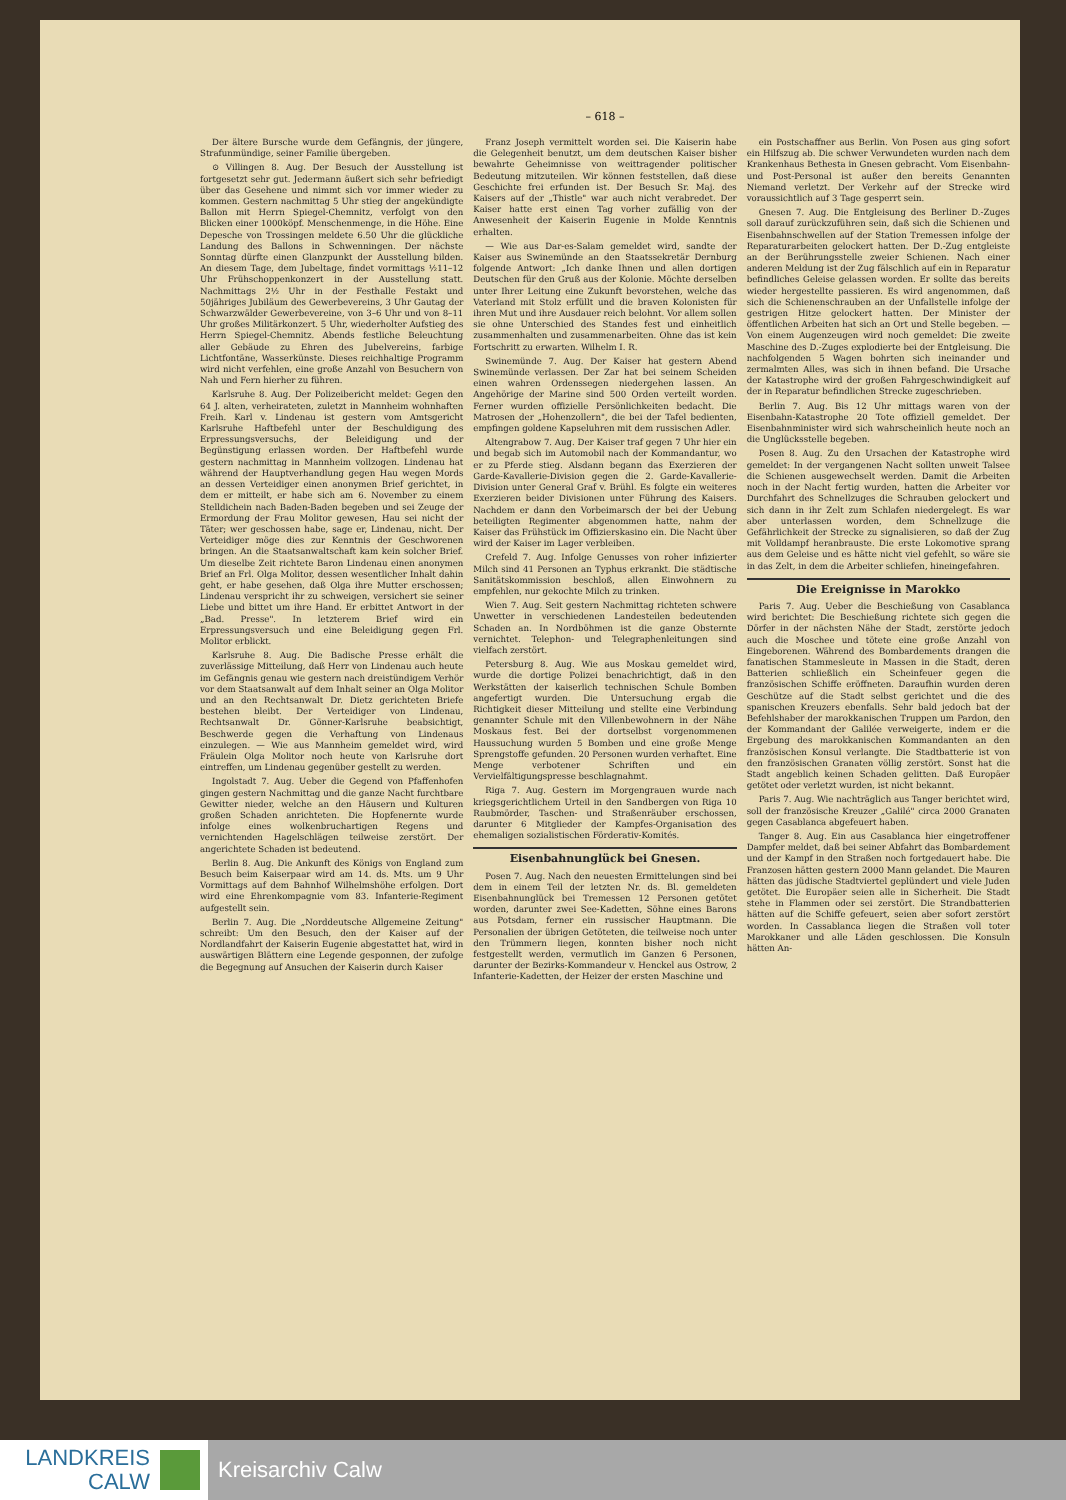– 618 –
Der ältere Bursche wurde dem Gefängnis, der jüngere, Strafunmündige, seiner Familie übergeben.
⊙ Villingen 8. Aug. Der Besuch der Ausstellung ist fortgesetzt sehr gut. Jedermann äußert sich sehr befriedigt über das Gesehene und nimmt sich vor immer wieder zu kommen. Gestern nachmittag 5 Uhr stieg der angekündigte Ballon mit Herrn Spiegel-Chemnitz, verfolgt von den Blicken einer 1000köpf. Menschenmenge, in die Höhe. Eine Depesche von Trossingen meldete 6.50 Uhr die glückliche Landung des Ballons in Schwenningen. Der nächste Sonntag dürfte einen Glanzpunkt der Ausstellung bilden. An diesem Tage, dem Jubeltage, findet vormittags ½11–12 Uhr Frühschoppenkonzert in der Ausstellung statt. Nachmittags 2½ Uhr in der Festhalle Festakt und 50jähriges Jubiläum des Gewerbevereins, 3 Uhr Gautag der Schwarzwälder Gewerbevereine, von 3–6 Uhr und von 8–11 Uhr großes Militärkonzert. 5 Uhr, wiederholter Aufstieg des Herrn Spiegel-Chemnitz. Abends festliche Beleuchtung aller Gebäude zu Ehren des Jubelvereins, farbige Lichtfontäne, Wasserkünste. Dieses reichhaltige Programm wird nicht verfehlen, eine große Anzahl von Besuchern von Nah und Fern hierher zu führen.
Karlsruhe 8. Aug. Der Polizeibericht meldet: Gegen den 64 J. alten, verheirateten, zuletzt in Mannheim wohnhaften Freih. Karl v. Lindenau ist gestern vom Amtsgericht Karlsruhe Haftbefehl unter der Beschuldigung des Erpressungsversuchs, der Beleidigung und der Begünstigung erlassen worden. Der Haftbefehl wurde gestern nachmittag in Mannheim vollzogen. Lindenau hat während der Hauptverhandlung gegen Hau wegen Mords an dessen Verteidiger einen anonymen Brief gerichtet, in dem er mitteilt, er habe sich am 6. November zu einem Stelldichein nach Baden-Baden begeben und sei Zeuge der Ermordung der Frau Molitor gewesen, Hau sei nicht der Täter; wer geschossen habe, sage er, Lindenau, nicht. Der Verteidiger möge dies zur Kenntnis der Geschworenen bringen. An die Staatsanwaltschaft kam kein solcher Brief. Um dieselbe Zeit richtete Baron Lindenau einen anonymen Brief an Frl. Olga Molitor, dessen wesentlicher Inhalt dahin geht, er habe gesehen, daß Olga ihre Mutter erschossen; Lindenau verspricht ihr zu schweigen, versichert sie seiner Liebe und bittet um ihre Hand. Er erbittet Antwort in der „Bad. Presse". In letzterem Brief wird ein Erpressungsversuch und eine Beleidigung gegen Frl. Molitor erblickt.
Karlsruhe 8. Aug. Die Badische Presse erhält die zuverlässige Mitteilung, daß Herr von Lindenau auch heute im Gefängnis genau wie gestern nach dreistündigem Verhör vor dem Staatsanwalt auf dem Inhalt seiner an Olga Molitor und an den Rechtsanwalt Dr. Dietz gerichteten Briefe bestehen bleibt. Der Verteidiger von Lindenau, Rechtsanwalt Dr. Gönner-Karlsruhe beabsichtigt, Beschwerde gegen die Verhaftung von Lindenaus einzulegen. — Wie aus Mannheim gemeldet wird, wird Fräulein Olga Molitor noch heute von Karlsruhe dort eintreffen, um Lindenau gegenüber gestellt zu werden.
Ingolstadt 7. Aug. Ueber die Gegend von Pfaffenhofen gingen gestern Nachmittag und die ganze Nacht furchtbare Gewitter nieder, welche an den Häusern und Kulturen großen Schaden anrichteten. Die Hopfenernte wurde infolge eines wolkenbruchartigen Regens und vernichtenden Hagelschlägen teilweise zerstört. Der angerichtete Schaden ist bedeutend.
Berlin 8. Aug. Die Ankunft des Königs von England zum Besuch beim Kaiserpaar wird am 14. ds. Mts. um 9 Uhr Vormittags auf dem Bahnhof Wilhelmshöhe erfolgen. Dort wird eine Ehrenkompagnie vom 83. Infanterie-Regiment aufgestellt sein.
Berlin 7. Aug. Die „Norddeutsche Allgemeine Zeitung" schreibt: Um den Besuch, den der Kaiser auf der Nordlandfahrt der Kaiserin Eugenie abgestattet hat, wird in auswärtigen Blättern eine Legende gesponnen, der zufolge die Begegnung auf Ansuchen der Kaiserin durch Kaiser
Franz Joseph vermittelt worden sei. Die Kaiserin habe die Gelegenheit benutzt, um dem deutschen Kaiser bisher bewahrte Geheimnisse von weittragender politischer Bedeutung mitzuteilen. Wir können feststellen, daß diese Geschichte frei erfunden ist. Der Besuch Sr. Maj. des Kaisers auf der „Thistle" war auch nicht verabredet. Der Kaiser hatte erst einen Tag vorher zufällig von der Anwesenheit der Kaiserin Eugenie in Molde Kenntnis erhalten.
— Wie aus Dar-es-Salam gemeldet wird, sandte der Kaiser aus Swinemünde an den Staatssekretär Dernburg folgende Antwort: „Ich danke Ihnen und allen dortigen Deutschen für den Gruß aus der Kolonie. Möchte derselben unter Ihrer Leitung eine Zukunft bevorstehen, welche das Vaterland mit Stolz erfüllt und die braven Kolonisten für ihren Mut und ihre Ausdauer reich belohnt. Vor allem sollen sie ohne Unterschied des Standes fest und einheitlich zusammenhalten und zusammenarbeiten. Ohne das ist kein Fortschritt zu erwarten. Wilhelm I. R.
Swinemünde 7. Aug. Der Kaiser hat gestern Abend Swinemünde verlassen. Der Zar hat bei seinem Scheiden einen wahren Ordenssegen niedergehen lassen. An Angehörige der Marine sind 500 Orden verteilt worden. Ferner wurden offizielle Persönlichkeiten bedacht. Die Matrosen der „Hohenzollern", die bei der Tafel bedienten, empfingen goldene Kapseluhren mit dem russischen Adler.
Altengrabow 7. Aug. Der Kaiser traf gegen 7 Uhr hier ein und begab sich im Automobil nach der Kommandantur, wo er zu Pferde stieg. Alsdann begann das Exerzieren der Garde-Kavallerie-Division gegen die 2. Garde-Kavallerie-Division unter General Graf v. Brühl. Es folgte ein weiteres Exerzieren beider Divisionen unter Führung des Kaisers. Nachdem er dann den Vorbeimarsch der bei der Uebung beteiligten Regimenter abgenommen hatte, nahm der Kaiser das Frühstück im Offizierskasino ein. Die Nacht über wird der Kaiser im Lager verbleiben.
Crefeld 7. Aug. Infolge Genusses von roher infizierter Milch sind 41 Personen an Typhus erkrankt. Die städtische Sanitätskommission beschloß, allen Einwohnern zu empfehlen, nur gekochte Milch zu trinken.
Wien 7. Aug. Seit gestern Nachmittag richteten schwere Unwetter in verschiedenen Landesteilen bedeutenden Schaden an. In Nordböhmen ist die ganze Obsternte vernichtet. Telephon- und Telegraphenleitungen sind vielfach zerstört.
Petersburg 8. Aug. Wie aus Moskau gemeldet wird, wurde die dortige Polizei benachrichtigt, daß in den Werkstätten der kaiserlich technischen Schule Bomben angefertigt wurden. Die Untersuchung ergab die Richtigkeit dieser Mitteilung und stellte eine Verbindung genannter Schule mit den Villenbewohnern in der Nähe Moskaus fest. Bei der dortselbst vorgenommenen Haussuchung wurden 5 Bomben und eine große Menge Sprengstoffe gefunden. 20 Personen wurden verhaftet. Eine Menge verbotener Schriften und ein Vervielfältigungspresse beschlagnahmt.
Riga 7. Aug. Gestern im Morgengrauen wurde nach kriegsgerichtlichem Urteil in den Sandbergen von Riga 10 Raubmörder, Taschen- und Straßenräuber erschossen, darunter 6 Mitglieder der Kampfes-Organisation des ehemaligen sozialistischen Förderativ-Komités.
Eisenbahnunglück bei Gnesen.
Posen 7. Aug. Nach den neuesten Ermittelungen sind bei dem in einem Teil der letzten Nr. ds. Bl. gemeldeten Eisenbahnunglück bei Tremessen 12 Personen getötet worden, darunter zwei See-Kadetten, Söhne eines Barons aus Potsdam, ferner ein russischer Hauptmann. Die Personalien der übrigen Getöteten, die teilweise noch unter den Trümmern liegen, konnten bisher noch nicht festgestellt werden, vermutlich im Ganzen 6 Personen, darunter der Bezirks-Kommandeur v. Henckel aus Ostrow, 2 Infanterie-Kadetten, der Heizer der ersten Maschine und
ein Postschaffner aus Berlin. Von Posen aus ging sofort ein Hilfszug ab. Die schwer Verwundeten wurden nach dem Krankenhaus Bethesta in Gnesen gebracht. Vom Eisenbahn- und Post-Personal ist außer den bereits Genannten Niemand verletzt. Der Verkehr auf der Strecke wird voraussichtlich auf 3 Tage gesperrt sein.
Gnesen 7. Aug. Die Entgleisung des Berliner D.-Zuges soll darauf zurückzuführen sein, daß sich die Schienen und Eisenbahnschwellen auf der Station Tremessen infolge der Reparaturarbeiten gelockert hatten. Der D.-Zug entgleiste an der Berührungsstelle zweier Schienen. Nach einer anderen Meldung ist der Zug fälschlich auf ein in Reparatur befindliches Geleise gelassen worden. Er sollte das bereits wieder hergestellte passieren. Es wird angenommen, daß sich die Schienenschrauben an der Unfallstelle infolge der gestrigen Hitze gelockert hatten. Der Minister der öffentlichen Arbeiten hat sich an Ort und Stelle begeben. — Von einem Augenzeugen wird noch gemeldet: Die zweite Maschine des D.-Zuges explodierte bei der Entgleisung. Die nachfolgenden 5 Wagen bohrten sich ineinander und zermalmten Alles, was sich in ihnen befand. Die Ursache der Katastrophe wird der großen Fahrgeschwindigkeit auf der in Reparatur befindlichen Strecke zugeschrieben.
Berlin 7. Aug. Bis 12 Uhr mittags waren von der Eisenbahn-Katastrophe 20 Tote offiziell gemeldet. Der Eisenbahnminister wird sich wahrscheinlich heute noch an die Unglücksstelle begeben.
Posen 8. Aug. Zu den Ursachen der Katastrophe wird gemeldet: In der vergangenen Nacht sollten unweit Talsee die Schienen ausgewechselt werden. Damit die Arbeiten noch in der Nacht fertig wurden, hatten die Arbeiter vor Durchfahrt des Schnellzuges die Schrauben gelockert und sich dann in ihr Zelt zum Schlafen niedergelegt. Es war aber unterlassen worden, dem Schnellzuge die Gefährlichkeit der Strecke zu signalisieren, so daß der Zug mit Volldampf heranbrauste. Die erste Lokomotive sprang aus dem Geleise und es hätte nicht viel gefehlt, so wäre sie in das Zelt, in dem die Arbeiter schliefen, hineingefahren.
Die Ereignisse in Marokko
Paris 7. Aug. Ueber die Beschießung von Casablanca wird berichtet: Die Beschießung richtete sich gegen die Dörfer in der nächsten Nähe der Stadt, zerstörte jedoch auch die Moschee und tötete eine große Anzahl von Eingeborenen. Während des Bombardements drangen die fanatischen Stammesleute in Massen in die Stadt, deren Batterien schließlich ein Scheinfeuer gegen die französischen Schiffe eröffneten. Daraufhin wurden deren Geschütze auf die Stadt selbst gerichtet und die des spanischen Kreuzers ebenfalls. Sehr bald jedoch bat der Befehlshaber der marokkanischen Truppen um Pardon, den der Kommandant der Galilée verweigerte, indem er die Ergebung des marokkanischen Kommandanten an den französischen Konsul verlangte. Die Stadtbatterie ist von den französischen Granaten völlig zerstört. Sonst hat die Stadt angeblich keinen Schaden gelitten. Daß Europäer getötet oder verletzt wurden, ist nicht bekannt.
Paris 7. Aug. Wie nachträglich aus Tanger berichtet wird, soll der französische Kreuzer „Galilé" circa 2000 Granaten gegen Casablanca abgefeuert haben.
Tanger 8. Aug. Ein aus Casablanca hier eingetroffener Dampfer meldet, daß bei seiner Abfahrt das Bombardement und der Kampf in den Straßen noch fortgedauert habe. Die Franzosen hätten gestern 2000 Mann gelandet. Die Mauren hätten das jüdische Stadtviertel geplündert und viele Juden getötet. Die Europäer seien alle in Sicherheit. Die Stadt stehe in Flammen oder sei zerstört. Die Strandbatterien hätten auf die Schiffe gefeuert, seien aber sofort zerstört worden. In Cassablanca liegen die Straßen voll toter Marokkaner und alle Läden geschlossen. Die Konsuln hätten An-
LANDKREIS
CALW
Kreisarchiv Calw